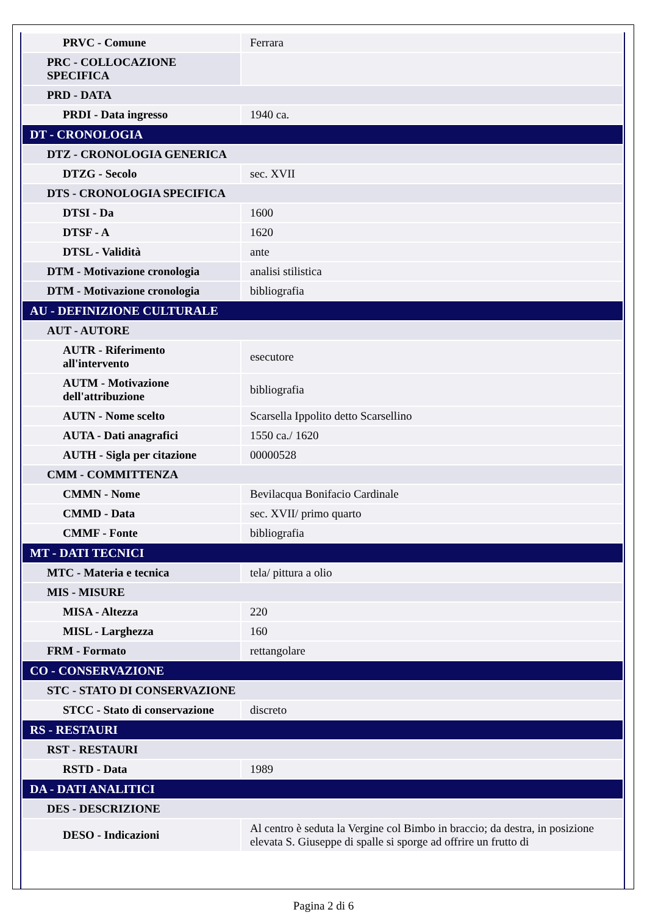| PRVC - Comune | Ferrara |
| PRC - COLLOCAZIONE SPECIFICA | |
| PRD - DATA | |
| PRDI - Data ingresso | 1940 ca. |
| DT - CRONOLOGIA | |
| DTZ - CRONOLOGIA GENERICA | |
| DTZG - Secolo | sec. XVII |
| DTS - CRONOLOGIA SPECIFICA | |
| DTSI - Da | 1600 |
| DTSF - A | 1620 |
| DTSL - Validità | ante |
| DTM - Motivazione cronologia | analisi stilistica |
| DTM - Motivazione cronologia | bibliografia |
| AU - DEFINIZIONE CULTURALE | |
| AUT - AUTORE | |
| AUTR - Riferimento all'intervento | esecutore |
| AUTM - Motivazione dell'attribuzione | bibliografia |
| AUTN - Nome scelto | Scarsella Ippolito detto Scarsellino |
| AUTA - Dati anagrafici | 1550 ca./ 1620 |
| AUTH - Sigla per citazione | 00000528 |
| CMM - COMMITTENZA | |
| CMMN - Nome | Bevilacqua Bonifacio Cardinale |
| CMMD - Data | sec. XVII/ primo quarto |
| CMMF - Fonte | bibliografia |
| MT - DATI TECNICI | |
| MTC - Materia e tecnica | tela/ pittura a olio |
| MIS - MISURE | |
| MISA - Altezza | 220 |
| MISL - Larghezza | 160 |
| FRM - Formato | rettangolare |
| CO - CONSERVAZIONE | |
| STC - STATO DI CONSERVAZIONE | |
| STCC - Stato di conservazione | discreto |
| RS - RESTAURI | |
| RST - RESTAURI | |
| RSTD - Data | 1989 |
| DA - DATI ANALITICI | |
| DES - DESCRIZIONE | |
| DESO - Indicazioni | Al centro è seduta la Vergine col Bimbo in braccio; da destra, in posizione elevata S. Giuseppe di spalle si sporge ad offrire un frutto di |
Pagina 2 di 6